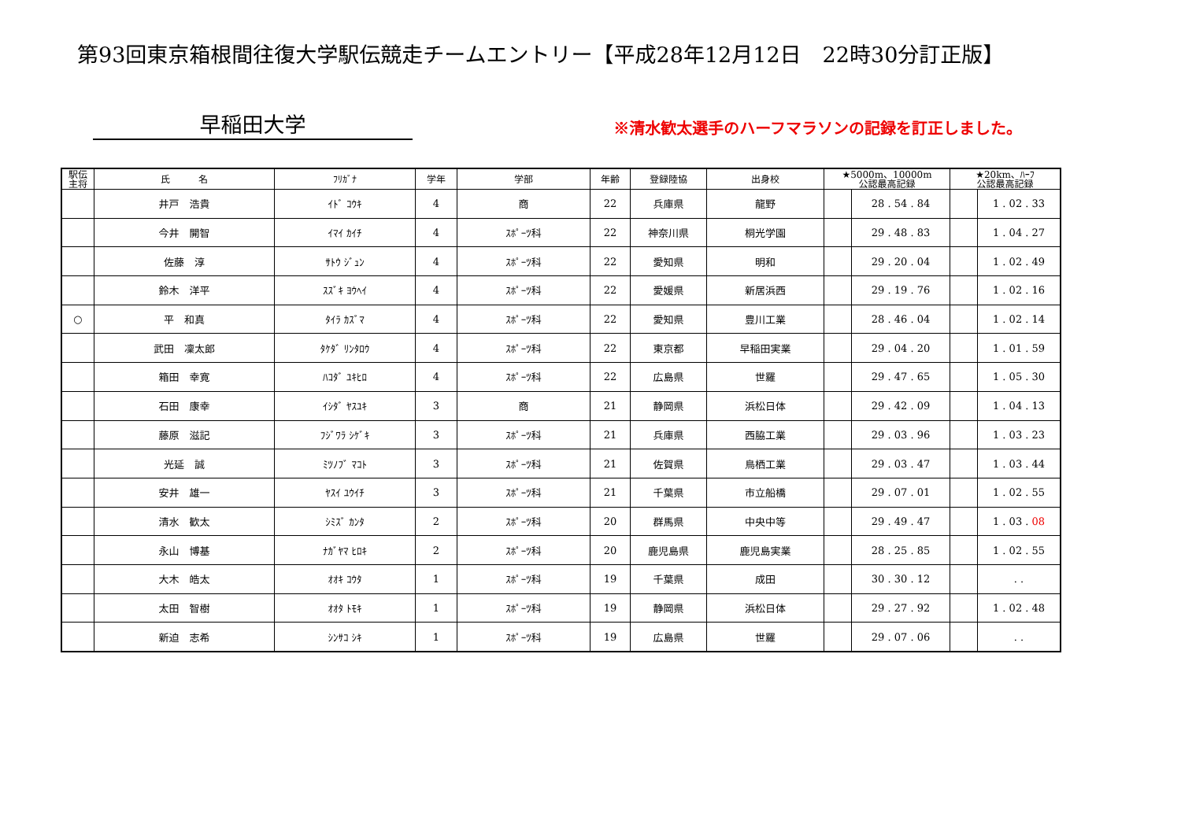第93回東京箱根間往復大学駅伝競走チームエントリー【平成28年12月12日　22時30分訂正版】
早稲田大学
※清水歓太選手のハーフマラソンの記録を訂正しました。
| 駅伝 主将 | 氏 名 | ﾌﾘｶﾞﾅ | 学年 | 学部 | 年齢 | 登録陸協 | 出身校 | ★5000m、10000m 公認最高記録 | | ★20km、ﾊｰﾌ 公認最高記録 | |
| --- | --- | --- | --- | --- | --- | --- | --- | --- | --- | --- | --- |
| | 井戸 浩貴 | ｲﾄﾞ ｺｳｷ | 4 | 商 | 22 | 兵庫県 | 龍野 | | 28 . 54 . 84 | | 1 . 02 . 33 |
| | 今井 開智 | ｲﾏｲ ｶｲﾁ | 4 | ｽﾎﾟｰﾂ科 | 22 | 神奈川県 | 桐光学園 | | 29 . 48 . 83 | | 1 . 04 . 27 |
| | 佐藤 淳 | ｻﾄｳ ｼﾞｭﾝ | 4 | ｽﾎﾟｰﾂ科 | 22 | 愛知県 | 明和 | | 29 . 20 . 04 | | 1 . 02 . 49 |
| | 鈴木 洋平 | ｽｽﾞｷ ﾖｳﾍｲ | 4 | ｽﾎﾟｰﾂ科 | 22 | 愛媛県 | 新居浜西 | | 29 . 19 . 76 | | 1 . 02 . 16 |
| ○ | 平 和真 | ﾀｲﾗ ｶｽﾞﾏ | 4 | ｽﾎﾟｰﾂ科 | 22 | 愛知県 | 豊川工業 | | 28 . 46 . 04 | | 1 . 02 . 14 |
| | 武田 凜太郎 | ﾀｹﾀﾞ ﾘﾝﾀﾛｳ | 4 | ｽﾎﾟｰﾂ科 | 22 | 東京都 | 早稲田実業 | | 29 . 04 . 20 | | 1 . 01 . 59 |
| | 箱田 幸寛 | ﾊｺﾀﾞ ﾕｷﾋﾛ | 4 | ｽﾎﾟｰﾂ科 | 22 | 広島県 | 世羅 | | 29 . 47 . 65 | | 1 . 05 . 30 |
| | 石田 康幸 | ｲｼﾀﾞ ﾔｽﾕｷ | 3 | 商 | 21 | 静岡県 | 浜松日体 | | 29 . 42 . 09 | | 1 . 04 . 13 |
| | 藤原 滋記 | ﾌｼﾞﾜﾗ ｼｹﾞｷ | 3 | ｽﾎﾟｰﾂ科 | 21 | 兵庫県 | 西脇工業 | | 29 . 03 . 96 | | 1 . 03 . 23 |
| | 光延 誠 | ﾐﾂﾉﾌﾞ ﾏｺﾄ | 3 | ｽﾎﾟｰﾂ科 | 21 | 佐賀県 | 鳥栖工業 | | 29 . 03 . 47 | | 1 . 03 . 44 |
| | 安井 雄一 | ﾔｽｲ ﾕｳｲﾁ | 3 | ｽﾎﾟｰﾂ科 | 21 | 千葉県 | 市立船橋 | | 29 . 07 . 01 | | 1 . 02 . 55 |
| | 清水 歓太 | ｼﾐｽﾞ ｶﾝﾀ | 2 | ｽﾎﾟｰﾂ科 | 20 | 群馬県 | 中央中等 | | 29 . 49 . 47 | | 1 . 03 . 08 |
| | 永山 博基 | ﾅｶﾞﾔﾏ ﾋﾛｷ | 2 | ｽﾎﾟｰﾂ科 | 20 | 鹿児島県 | 鹿児島実業 | | 28 . 25 . 85 | | 1 . 02 . 55 |
| | 大木 皓太 | ｵｵｷ ｺｳﾀ | 1 | ｽﾎﾟｰﾂ科 | 19 | 千葉県 | 成田 | | 30 . 30 . 12 | | . . |
| | 太田 智樹 | ｵｵﾀ ﾄﾓｷ | 1 | ｽﾎﾟｰﾂ科 | 19 | 静岡県 | 浜松日体 | | 29 . 27 . 92 | | 1 . 02 . 48 |
| | 新迫 志希 | ｼﾝｻｺ ｼｷ | 1 | ｽﾎﾟｰﾂ科 | 19 | 広島県 | 世羅 | | 29 . 07 . 06 | | . . |